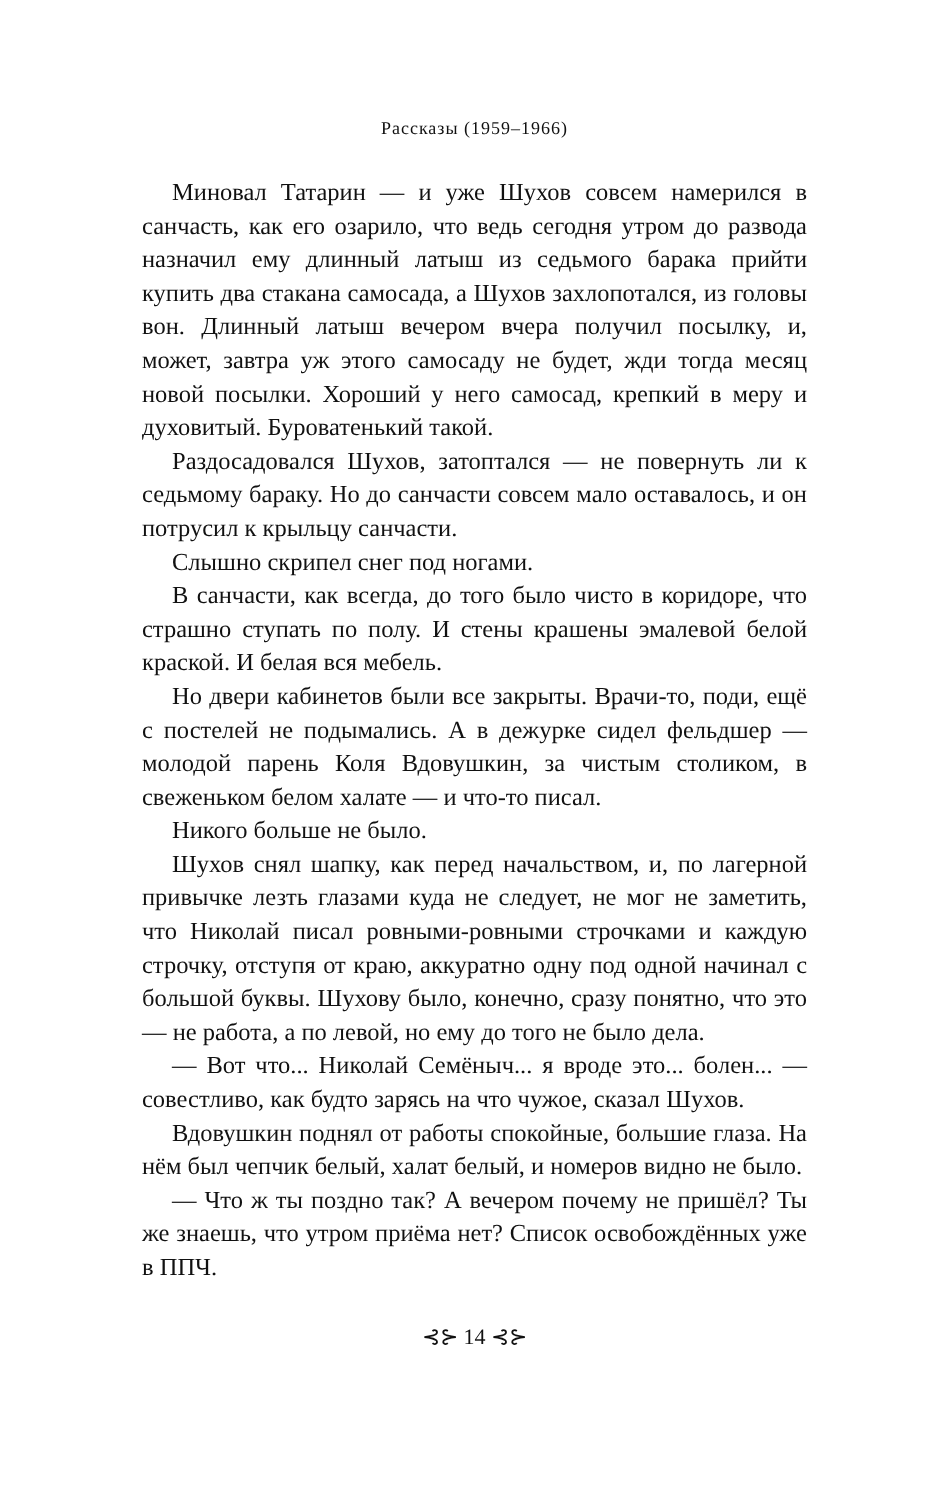Рассказы (1959–1966)
Миновал Татарин — и уже Шухов совсем намерился в санчасть, как его озарило, что ведь сегодня утром до развода назначил ему длинный латыш из седьмого барака прийти купить два стакана самосада, а Шухов захлопотался, из головы вон. Длинный латыш вечером вчера получил посылку, и, может, завтра уж этого самосаду не будет, жди тогда месяц новой посылки. Хороший у него самосад, крепкий в меру и духовитый. Буроватенький такой.
Раздосадовался Шухов, затоптался — не повернуть ли к седьмому бараку. Но до санчасти совсем мало оставалось, и он потрусил к крыльцу санчасти.
Слышно скрипел снег под ногами.
В санчасти, как всегда, до того было чисто в коридоре, что страшно ступать по полу. И стены крашены эмалевой белой краской. И белая вся мебель.
Но двери кабинетов были все закрыты. Врачи-то, поди, ещё с постелей не подымались. А в дежурке сидел фельдшер — молодой парень Коля Вдовушкин, за чистым столиком, в свеженьком белом халате — и что-то писал.
Никого больше не было.
Шухов снял шапку, как перед начальством, и, по лагерной привычке лезть глазами куда не следует, не мог не заметить, что Николай писал ровными-ровными строчками и каждую строчку, отступя от краю, аккуратно одну под одной начинал с большой буквы. Шухову было, конечно, сразу понятно, что это — не работа, а по левой, но ему до того не было дела.
— Вот что... Николай Семёныч... я вроде это... болен... — совестливо, как будто зарясь на что чужое, сказал Шухов.
Вдовушкин поднял от работы спокойные, большие глаза. На нём был чепчик белый, халат белый, и номеров видно не было.
— Что ж ты поздно так? А вечером почему не пришёл? Ты же знаешь, что утром приёма нет? Список освобождённых уже в ППЧ.
⊰⊱ 14 ⊰⊱